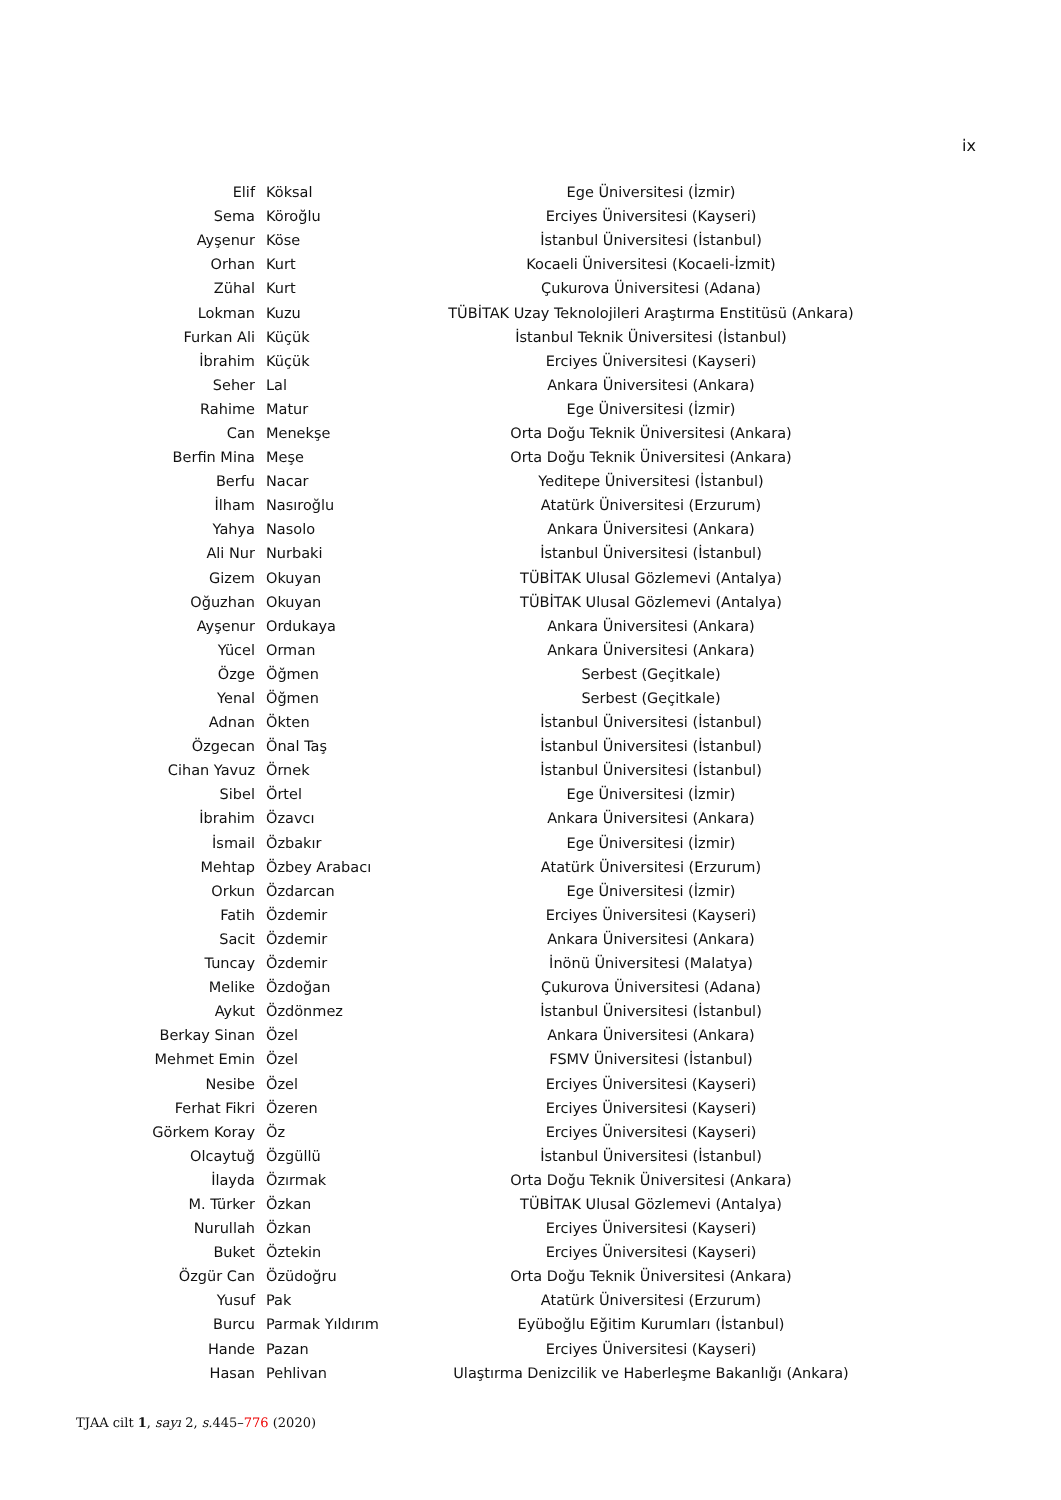ix
| Elif | Köksal | Ege Üniversitesi (İzmir) |
| Sema | Köroğlu | Erciyes Üniversitesi (Kayseri) |
| Ayşenur | Köse | İstanbul Üniversitesi (İstanbul) |
| Orhan | Kurt | Kocaeli Üniversitesi (Kocaeli-İzmit) |
| Zühal | Kurt | Çukurova Üniversitesi (Adana) |
| Lokman | Kuzu | TÜBİTAK Uzay Teknolojileri Araştırma Enstitüsü (Ankara) |
| Furkan Ali | Küçük | İstanbul Teknik Üniversitesi (İstanbul) |
| İbrahim | Küçük | Erciyes Üniversitesi (Kayseri) |
| Seher | Lal | Ankara Üniversitesi (Ankara) |
| Rahime | Matur | Ege Üniversitesi (İzmir) |
| Can | Menekşe | Orta Doğu Teknik Üniversitesi (Ankara) |
| Berfin Mina | Meşe | Orta Doğu Teknik Üniversitesi (Ankara) |
| Berfu | Nacar | Yeditepe Üniversitesi (İstanbul) |
| İlham | Nasıroğlu | Atatürk Üniversitesi (Erzurum) |
| Yahya | Nasolo | Ankara Üniversitesi (Ankara) |
| Ali Nur | Nurbaki | İstanbul Üniversitesi (İstanbul) |
| Gizem | Okuyan | TÜBİTAK Ulusal Gözlemevi (Antalya) |
| Oğuzhan | Okuyan | TÜBİTAK Ulusal Gözlemevi (Antalya) |
| Ayşenur | Ordukaya | Ankara Üniversitesi (Ankara) |
| Yücel | Orman | Ankara Üniversitesi (Ankara) |
| Özge | Öğmen | Serbest (Geçitkale) |
| Yenal | Öğmen | Serbest (Geçitkale) |
| Adnan | Ökten | İstanbul Üniversitesi (İstanbul) |
| Özgecan | Önal Taş | İstanbul Üniversitesi (İstanbul) |
| Cihan Yavuz | Örnek | İstanbul Üniversitesi (İstanbul) |
| Sibel | Örtel | Ege Üniversitesi (İzmir) |
| İbrahim | Özavcı | Ankara Üniversitesi (Ankara) |
| İsmail | Özbakır | Ege Üniversitesi (İzmir) |
| Mehtap | Özbey Arabacı | Atatürk Üniversitesi (Erzurum) |
| Orkun | Özdarcan | Ege Üniversitesi (İzmir) |
| Fatih | Özdemir | Erciyes Üniversitesi (Kayseri) |
| Sacit | Özdemir | Ankara Üniversitesi (Ankara) |
| Tuncay | Özdemir | İnönü Üniversitesi (Malatya) |
| Melike | Özdoğan | Çukurova Üniversitesi (Adana) |
| Aykut | Özdönmez | İstanbul Üniversitesi (İstanbul) |
| Berkay Sinan | Özel | Ankara Üniversitesi (Ankara) |
| Mehmet Emin | Özel | FSMV Üniversitesi (İstanbul) |
| Nesibe | Özel | Erciyes Üniversitesi (Kayseri) |
| Ferhat Fikri | Özeren | Erciyes Üniversitesi (Kayseri) |
| Görkem Koray | Öz | Erciyes Üniversitesi (Kayseri) |
| Olcaytuğ | Özgüllü | İstanbul Üniversitesi (İstanbul) |
| İlayda | Özırmak | Orta Doğu Teknik Üniversitesi (Ankara) |
| M. Türker | Özkan | TÜBİTAK Ulusal Gözlemevi (Antalya) |
| Nurullah | Özkan | Erciyes Üniversitesi (Kayseri) |
| Buket | Öztekin | Erciyes Üniversitesi (Kayseri) |
| Özgür Can | Özüdoğru | Orta Doğu Teknik Üniversitesi (Ankara) |
| Yusuf | Pak | Atatürk Üniversitesi (Erzurum) |
| Burcu | Parmak Yıldırım | Eyüboğlu Eğitim Kurumları (İstanbul) |
| Hande | Pazan | Erciyes Üniversitesi (Kayseri) |
| Hasan | Pehlivan | Ulaştırma Denizcilik ve Haberleşme Bakanlığı (Ankara) |
TJAA cilt 1, sayı 2, s. 445–776 (2020)